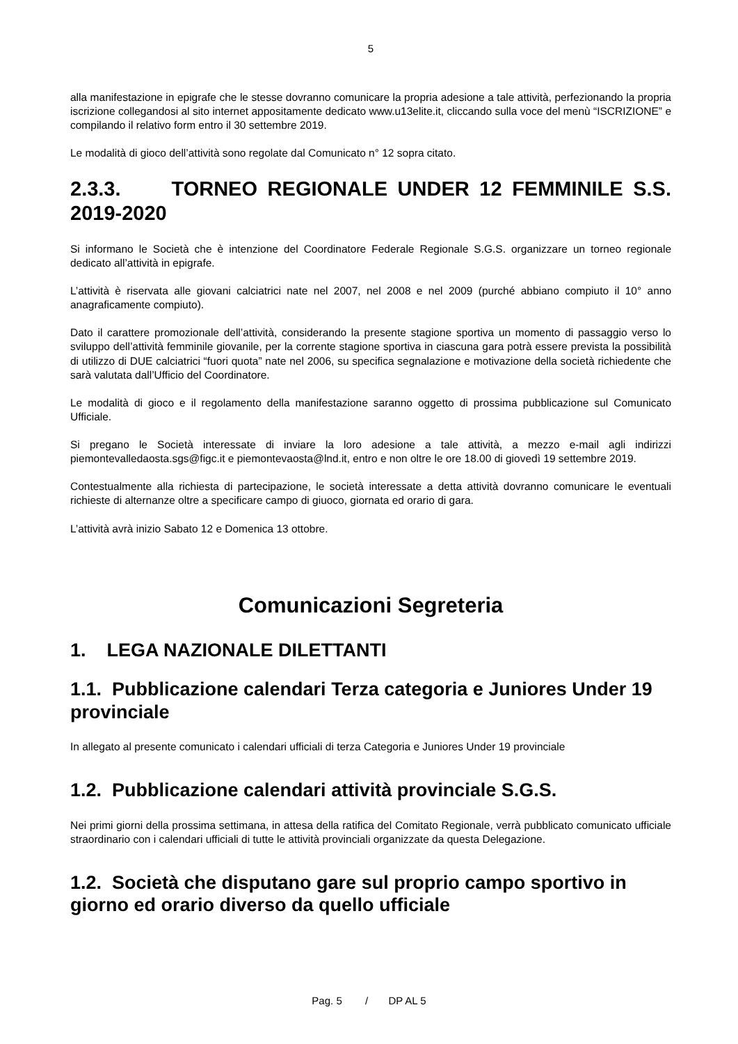5
alla manifestazione in epigrafe che le stesse dovranno comunicare la propria adesione a tale attività, perfezionando la propria iscrizione collegandosi al sito internet appositamente dedicato www.u13elite.it, cliccando sulla voce del menù “ISCRIZIONE” e compilando il relativo form entro il 30 settembre 2019.
Le modalità di gioco dell’attività sono regolate dal Comunicato n° 12 sopra citato.
2.3.3. TORNEO REGIONALE UNDER 12 FEMMINILE S.S. 2019-2020
Si informano le Società che è intenzione del Coordinatore Federale Regionale S.G.S. organizzare un torneo regionale dedicato all’attività in epigrafe.
L’attività è riservata alle giovani calciatrici nate nel 2007, nel 2008 e nel 2009 (purché abbiano compiuto il 10° anno anagraficamente compiuto).
Dato il carattere promozionale dell’attività, considerando la presente stagione sportiva un momento di passaggio verso lo sviluppo dell’attività femminile giovanile, per la corrente stagione sportiva in ciascuna gara potrà essere prevista la possibilità di utilizzo di DUE calciatrici “fuori quota” nate nel 2006, su specifica segnalazione e motivazione della società richiedente che sarà valutata dall’Ufficio del Coordinatore.
Le modalità di gioco e il regolamento della manifestazione saranno oggetto di prossima pubblicazione sul Comunicato Ufficiale.
Si pregano le Società interessate di inviare la loro adesione a tale attività, a mezzo e-mail agli indirizzi piemontevalledaosta.sgs@figc.it e piemontevaosta@lnd.it, entro e non oltre le ore 18.00 di giovedì 19 settembre 2019.
Contestualmente alla richiesta di partecipazione, le società interessate a detta attività dovranno comunicare le eventuali richieste di alternanze oltre a specificare campo di giuoco, giornata ed orario di gara.
L’attività avrà inizio Sabato 12 e Domenica 13 ottobre.
Comunicazioni Segreteria
1. LEGA NAZIONALE DILETTANTI
1.1. Pubblicazione calendari Terza categoria e Juniores Under 19 provinciale
In allegato al presente comunicato i calendari ufficiali di terza Categoria e Juniores Under 19 provinciale
1.2. Pubblicazione calendari attività provinciale S.G.S.
Nei primi giorni della prossima settimana, in attesa della ratifica del Comitato Regionale, verrà pubblicato comunicato ufficiale straordinario con i calendari ufficiali di tutte le attività provinciali organizzate da questa Delegazione.
1.2. Società che disputano gare sul proprio campo sportivo in giorno ed orario diverso da quello ufficiale
Pag. 5 / DP AL 5